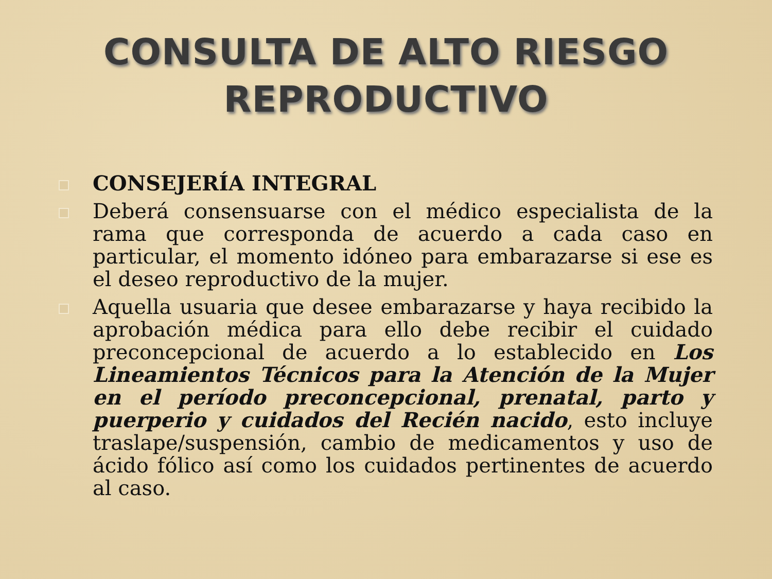CONSULTA DE ALTO RIESGO
REPRODUCTIVO
CONSEJERÍA INTEGRAL
Deberá consensuarse con el médico especialista de la rama que corresponda de acuerdo a cada caso en particular, el momento idóneo para embarazarse si ese es el deseo reproductivo de la mujer.
Aquella usuaria que desee embarazarse y haya recibido la aprobación médica para ello debe recibir el cuidado preconcepcional de acuerdo a lo establecido en Los Lineamientos Técnicos para la Atención de la Mujer en el período preconcepcional, prenatal, parto y puerperio y cuidados del Recién nacido, esto incluye traslape/suspensión, cambio de medicamentos y uso de ácido fólico así como los cuidados pertinentes de acuerdo al caso.